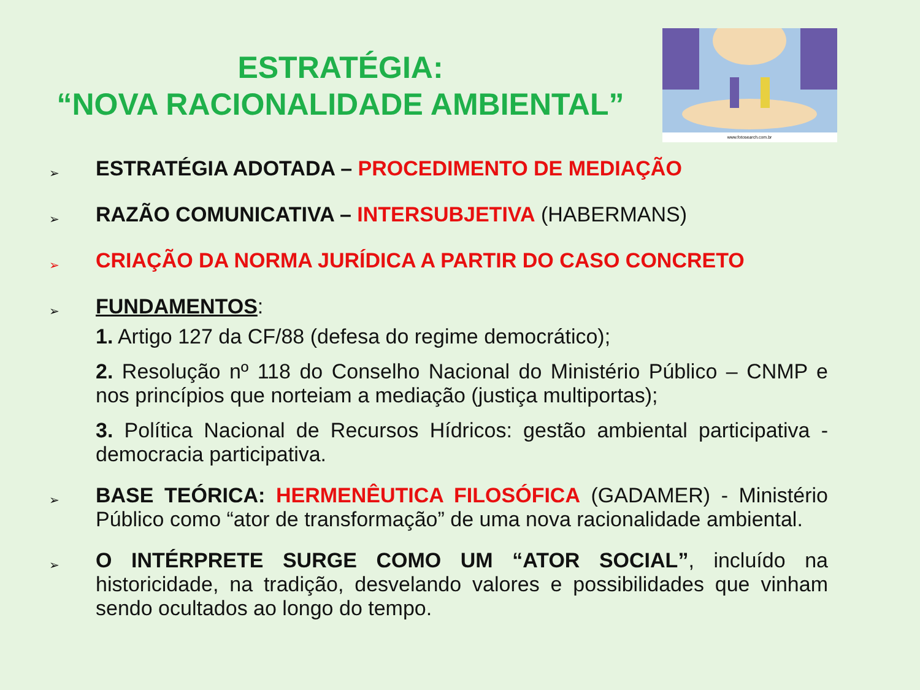ESTRATÉGIA:
“NOVA RACIONALIDADE AMBIENTAL”
www.fotosearch.com.br
➢
ESTRATÉGIA ADOTADA – PROCEDIMENTO DE MEDIAÇÃO
➢
RAZÃO COMUNICATIVA – INTERSUBJETIVA (HABERMANS)
➢
CRIAÇÃO DA NORMA JURÍDICA A PARTIR DO CASO CONCRETO
➢
FUNDAMENTOS:
1. Artigo 127 da CF/88 (defesa do regime democrático);
2. Resolução nº 118 do Conselho Nacional do Ministério Público – CNMP e nos princípios que norteiam a mediação (justiça multiportas);
3. Política Nacional de Recursos Hídricos: gestão ambiental participativa - democracia participativa.
➢
BASE TEÓRICA: HERMENÊUTICA FILOSÓFICA (GADAMER) - Ministério Público como “ator de transformação” de uma nova racionalidade ambiental.
➢
O INTÉRPRETE SURGE COMO UM “ATOR SOCIAL”, incluído na historicidade, na tradição, desvelando valores e possibilidades que vinham sendo ocultados ao longo do tempo.